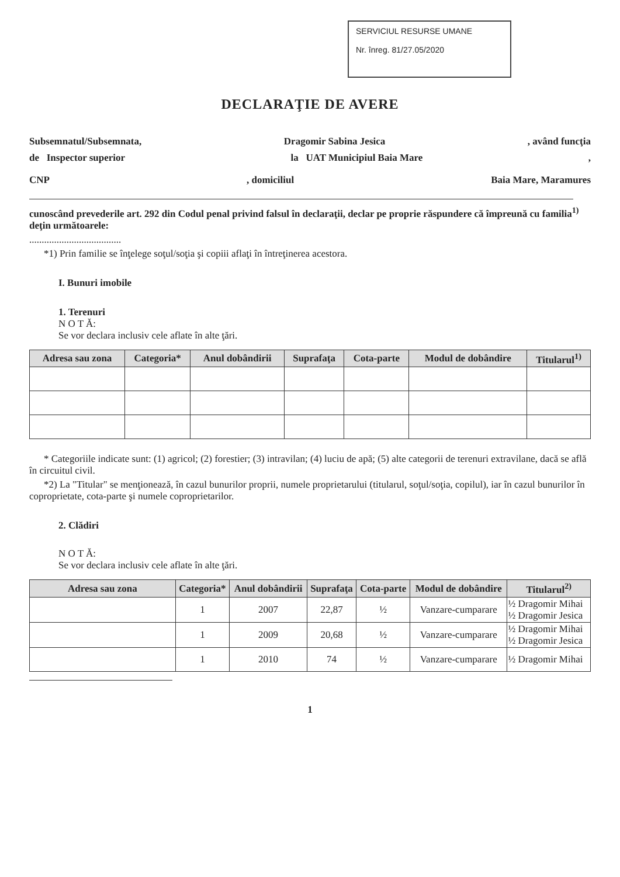SERVICIUL RESURSE UMANE
Nr. înreg. 81/27.05/2020
DECLARAŢIE DE AVERE
Subsemnatul/Subsemnata, Dragomir Sabina Jesica, având funcţia
de Inspector superior la UAT Municipiul Baia Mare,
CNP, domiciliul Baia Mare, Maramures
cunoscând prevederile art. 292 din Codul penal privind falsul în declaraţii, declar pe proprie răspundere că împreună cu familia<sup>1)</sup> deţin următoarele:
.....................................
*1) Prin familie se înţelege soţul/soţia şi copiii aflaţi în întreţinerea acestora.
I. Bunuri imobile
1. Terenuri
N O T Ă:
Se vor declara inclusiv cele aflate în alte ţări.
| Adresa sau zona | Categoria* | Anul dobândirii | Suprafaţa | Cota-parte | Modul de dobândire | Titularul<sup>1)</sup> |
| --- | --- | --- | --- | --- | --- | --- |
* Categoriile indicate sunt: (1) agricol; (2) forestier; (3) intravilan; (4) luciu de apă; (5) alte categorii de terenuri extravilane, dacă se află în circuitul civil.
*2) La "Titular" se menţionează, în cazul bunurilor proprii, numele proprietarului (titularul, soţul/soţia, copilul), iar în cazul bunurilor în coproprietate, cota-parte şi numele coproprietarilor.
2. Clădiri
N O T Ă:
Se vor declara inclusiv cele aflate în alte ţări.
| Adresa sau zona | Categoria* | Anul dobândirii | Suprafaţa | Cota-parte | Modul de dobândire | Titularul<sup>2)</sup> |
| --- | --- | --- | --- | --- | --- | --- |
| | 1 | 2007 | 22,87 | ½ | Vanzare-cumparare | ½ Dragomir Mihai ½ Dragomir Jesica |
| | 1 | 2009 | 20,68 | ½ | Vanzare-cumparare | ½ Dragomir Mihai ½ Dragomir Jesica |
| | 1 | 2010 | 74 | ½ | Vanzare-cumparare | ½ Dragomir Mihai |
1